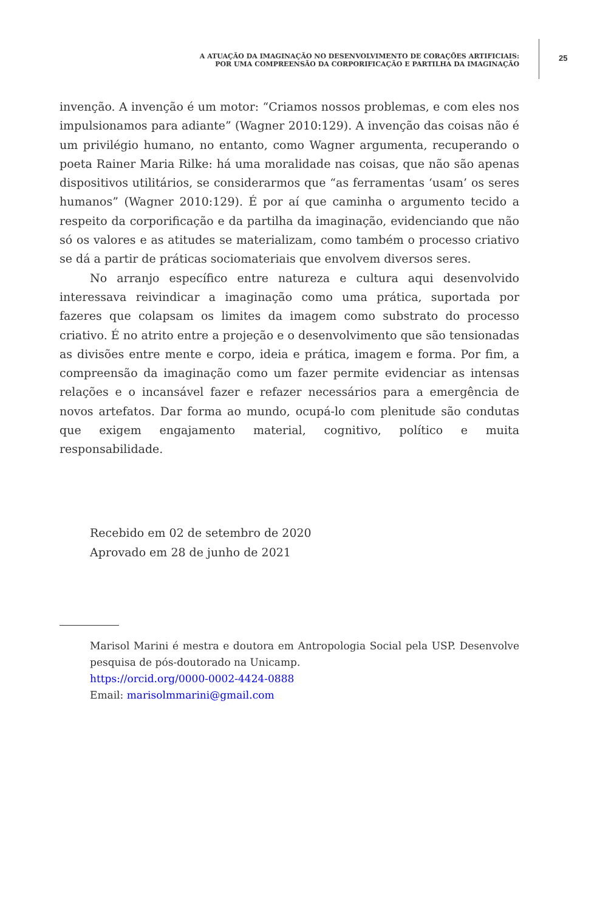A ATUAÇÃO DA IMAGINAÇÃO NO DESENVOLVIMENTO DE CORAÇÕES ARTIFICIAIS:
POR UMA COMPREENSÃO DA CORPORIFICAÇÃO E PARTILHA DA IMAGINAÇÃO
25
invenção. A invenção é um motor: “Criamos nossos problemas, e com eles nos impulsionamos para adiante” (Wagner 2010:129). A invenção das coisas não é um privilégio humano, no entanto, como Wagner argumenta, recuperando o poeta Rainer Maria Rilke: há uma moralidade nas coisas, que não são apenas dispositivos utilitários, se considerarmos que “as ferramentas ‘usam’ os seres humanos” (Wagner 2010:129). É por aí que caminha o argumento tecido a respeito da corporificação e da partilha da imaginação, evidenciando que não só os valores e as atitudes se materializam, como também o processo criativo se dá a partir de práticas sociomateriais que envolvem diversos seres.
No arranjo específico entre natureza e cultura aqui desenvolvido interessava reivindicar a imaginação como uma prática, suportada por fazeres que colapsam os limites da imagem como substrato do processo criativo. É no atrito entre a projeção e o desenvolvimento que são tensionadas as divisões entre mente e corpo, ideia e prática, imagem e forma. Por fim, a compreensão da imaginação como um fazer permite evidenciar as intensas relações e o incansável fazer e refazer necessários para a emergência de novos artefatos. Dar forma ao mundo, ocupá-lo com plenitude são condutas que exigem engajamento material, cognitivo, político e muita responsabilidade.
Recebido em 02 de setembro de 2020
Aprovado em 28 de junho de 2021
Marisol Marini é mestra e doutora em Antropologia Social pela USP. Desenvolve pesquisa de pós-doutorado na Unicamp.
https://orcid.org/0000-0002-4424-0888
Email: marisolmmarini@gmail.com